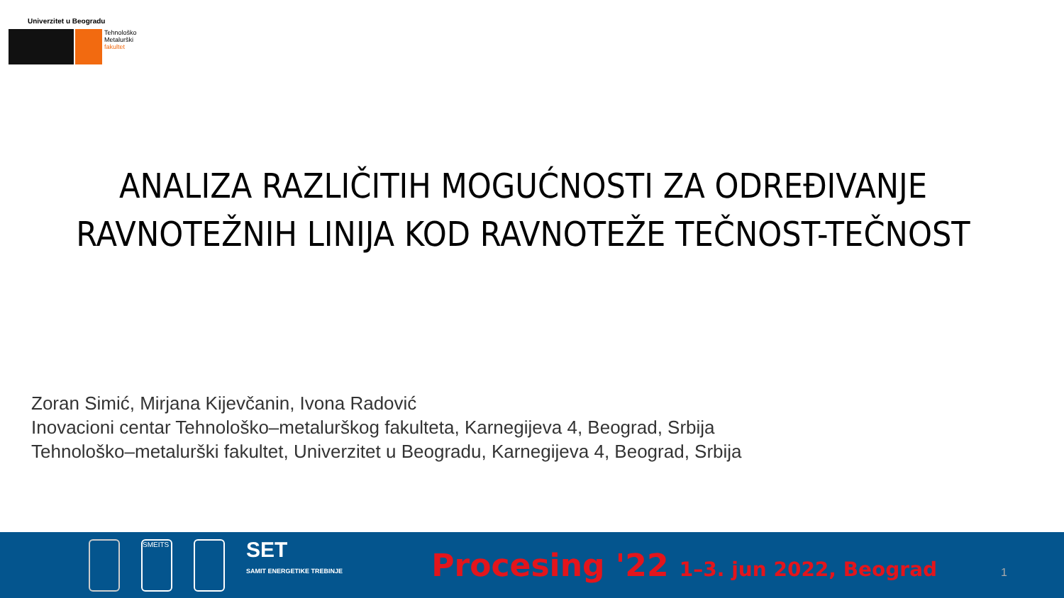Univerzitet u Beogradu
Tehnološko
Metalurški
fakultet
ANALIZA RAZLIČITIH MOGUĆNOSTI ZA ODREĐIVANJE
RAVNOTEŽNIH LINIJA KOD RAVNOTEŽE TEČNOST-TEČNOST
Zoran Simić, Mirjana Kijevčanin, Ivona Radović
Inovacioni centar Tehnološko–metalurškog fakulteta, Karnegijeva 4, Beograd, Srbija
Tehnološko–metalurški fakultet, Univerzitet u Beogradu, Karnegijeva 4, Beograd, Srbija
SMEITS
SET
SAMIT ENERGETIKE TREBINJE
Procesing '22 1–3. jun 2022, Beograd
1